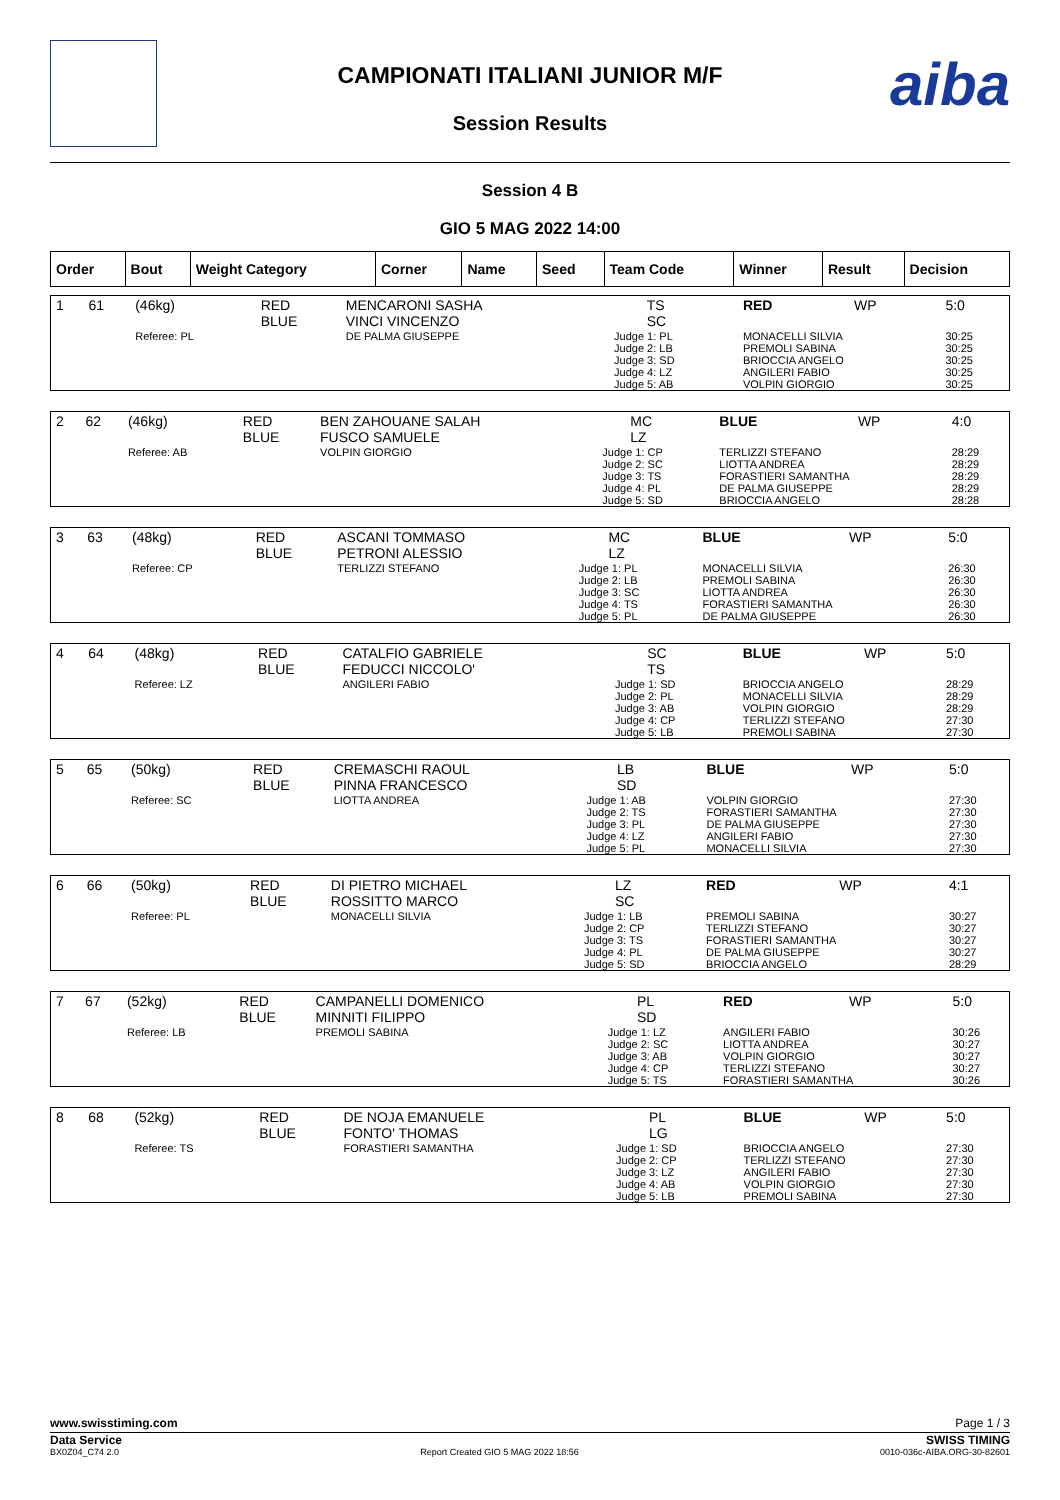CAMPIONATI ITALIANI JUNIOR M/F
Session Results
aiba
Session 4 B
GIO 5 MAG 2022 14:00
| Order | Bout | Weight Category | Corner | Name | Seed | Team Code | Winner | Result | Decision |
| --- | --- | --- | --- | --- | --- | --- | --- | --- | --- |
| 1 | 61 | (46kg) | RED BLUE | MENCARONI SASHA VINCI VINCENZO | | TS SC | RED | WP | 5:0 |
| | | Referee: PL | | DE PALMA GIUSEPPE | Judge 1: PL Judge 2: LB Judge 3: SD Judge 4: LZ Judge 5: AB | | MONACELLI SILVIA PREMOLI SABINA BRIOCCIA ANGELO ANGILERI FABIO VOLPIN GIORGIO | | 30:25 30:25 30:25 30:25 30:25 |
| 2 | 62 | (46kg) | RED BLUE | BEN ZAHOUANE SALAH FUSCO SAMUELE | | MC LZ | BLUE | WP | 4:0 |
| | | Referee: AB | | VOLPIN GIORGIO | Judge 1: CP Judge 2: SC Judge 3: TS Judge 4: PL Judge 5: SD | | TERLIZZI STEFANO LIOTTA ANDREA FORASTIERI SAMANTHA DE PALMA GIUSEPPE BRIOCCIA ANGELO | | 28:29 28:29 28:29 28:29 28:28 |
| 3 | 63 | (48kg) | RED BLUE | ASCANI TOMMASO PETRONI ALESSIO | | MC LZ | BLUE | WP | 5:0 |
| | | Referee: CP | | TERLIZZI STEFANO | Judge 1: PL Judge 2: LB Judge 3: SC Judge 4: TS Judge 5: PL | | MONACELLI SILVIA PREMOLI SABINA LIOTTA ANDREA FORASTIERI SAMANTHA DE PALMA GIUSEPPE | | 26:30 26:30 26:30 26:30 26:30 |
| 4 | 64 | (48kg) | RED BLUE | CATALFIO GABRIELE FEDUCCI NICCOLO' | | SC TS | BLUE | WP | 5:0 |
| | | Referee: LZ | | ANGILERI FABIO | Judge 1: SD Judge 2: PL Judge 3: AB Judge 4: CP Judge 5: LB | | BRIOCCIA ANGELO MONACELLI SILVIA VOLPIN GIORGIO TERLIZZI STEFANO PREMOLI SABINA | | 28:29 28:29 28:29 27:30 27:30 |
| 5 | 65 | (50kg) | RED BLUE | CREMASCHI RAOUL PINNA FRANCESCO | | LB SD | BLUE | WP | 5:0 |
| | | Referee: SC | | LIOTTA ANDREA | Judge 1: AB Judge 2: TS Judge 3: PL Judge 4: LZ Judge 5: PL | | VOLPIN GIORGIO FORASTIERI SAMANTHA DE PALMA GIUSEPPE ANGILERI FABIO MONACELLI SILVIA | | 27:30 27:30 27:30 27:30 27:30 |
| 6 | 66 | (50kg) | RED BLUE | DI PIETRO MICHAEL ROSSITTO MARCO | | LZ SC | RED | WP | 4:1 |
| | | Referee: PL | | MONACELLI SILVIA | Judge 1: LB Judge 2: CP Judge 3: TS Judge 4: PL Judge 5: SD | | PREMOLI SABINA TERLIZZI STEFANO FORASTIERI SAMANTHA DE PALMA GIUSEPPE BRIOCCIA ANGELO | | 30:27 30:27 30:27 30:27 28:29 |
| 7 | 67 | (52kg) | RED BLUE | CAMPANELLI DOMENICO MINNITI FILIPPO | | PL SD | RED | WP | 5:0 |
| | | Referee: LB | | PREMOLI SABINA | Judge 1: LZ Judge 2: SC Judge 3: AB Judge 4: CP Judge 5: TS | | ANGILERI FABIO LIOTTA ANDREA VOLPIN GIORGIO TERLIZZI STEFANO FORASTIERI SAMANTHA | | 30:26 30:27 30:27 30:27 30:26 |
| 8 | 68 | (52kg) | RED BLUE | DE NOJA EMANUELE FONTO' THOMAS | | PL LG | BLUE | WP | 5:0 |
| | | Referee: TS | | FORASTIERI SAMANTHA | Judge 1: SD Judge 2: CP Judge 3: LZ Judge 4: AB Judge 5: LB | | BRIOCCIA ANGELO TERLIZZI STEFANO ANGILERI FABIO VOLPIN GIORGIO PREMOLI SABINA | | 27:30 27:30 27:30 27:30 27:30 |
www.swisstiming.com Page 1 / 3
Data Service SWISS TIMING
BX0Z04_C74 2.0 Report Created GIO 5 MAG 2022 18:56 0010-036c-AIBA.ORG-30-82601